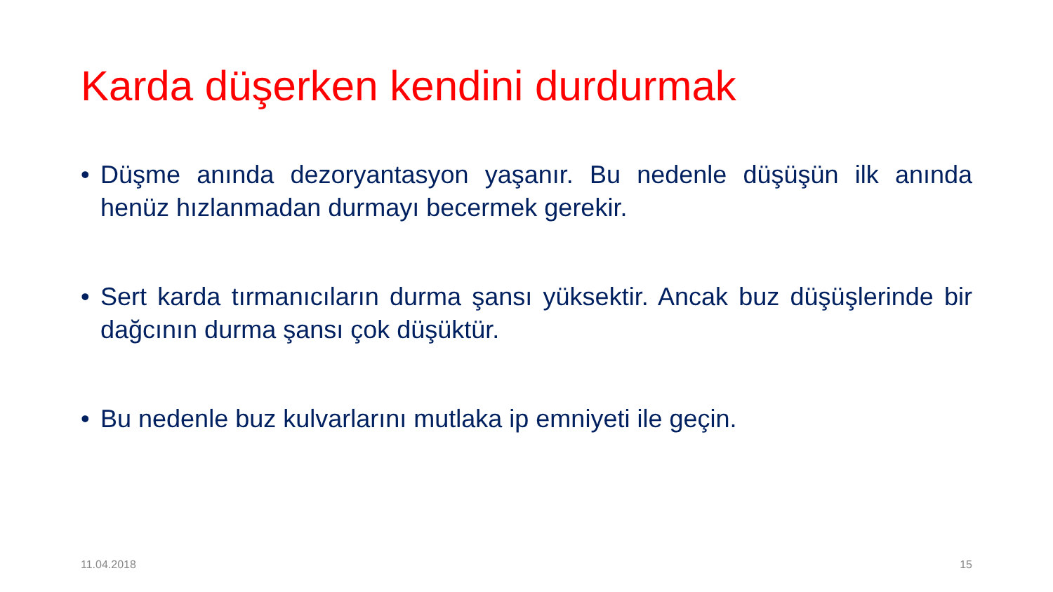Karda düşerken kendini durdurmak
• Düşme anında dezoryantasyon yaşanır. Bu nedenle düşüşün ilk anında henüz hızlanmadan durmayı becermek gerekir.
• Sert karda tırmanıcıların durma şansı yüksektir. Ancak buz düşüşlerinde bir dağcının durma şansı çok düşüktür.
• Bu nedenle buz kulvarlarını mutlaka ip emniyeti ile geçin.
11.04.2018 15